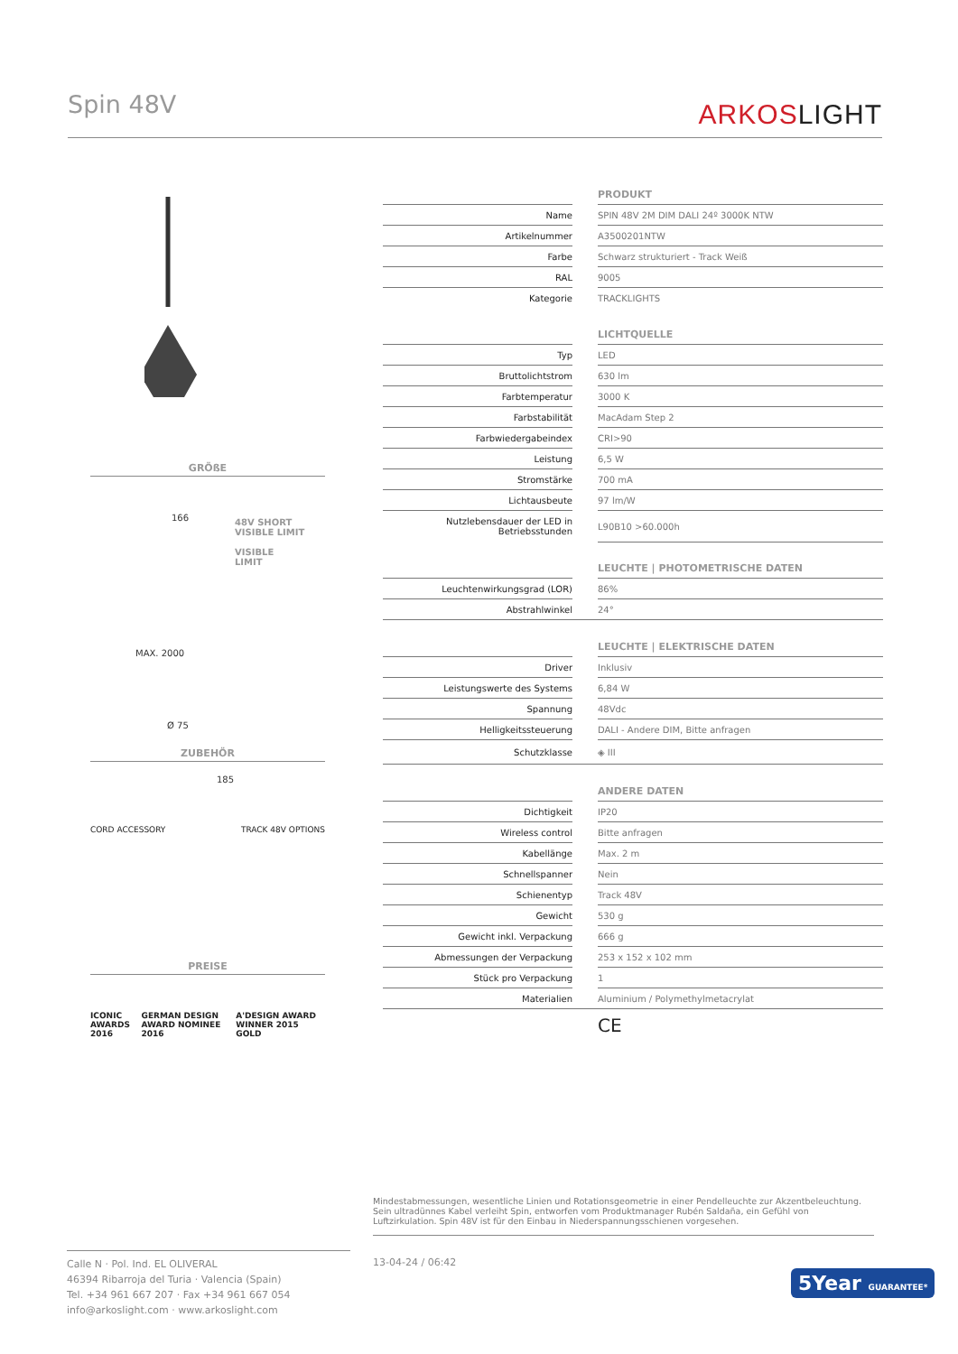Spin 48V ARKOSLIGHT
GRÖßE
166
48V SHORT
VISIBLE LIMIT
VISIBLE
LIMIT
MAX. 2000
185
Ø 75
ZUBEHÖR
CORD ACCESSORY TRACK 48V OPTIONS
PREISE
ICONIC AWARDS 2016 GERMAN DESIGN AWARD NOMINEE 2016 A'DESIGN AWARD WINNER 2015 GOLD
| | | PRODUKT |
| Name | | SPIN 48V 2M DIM DALI 24º 3000K NTW |
| Artikelnummer | | A3500201NTW |
| Farbe | | Schwarz strukturiert - Track Weiß |
| RAL | | 9005 |
| Kategorie | | TRACKLIGHTS |
| | | LICHTQUELLE |
| Typ | | LED |
| Bruttolichtstrom | | 630 lm |
| Farbtemperatur | | 3000 K |
| Farbstabilität | | MacAdam Step 2 |
| Farbwiedergabeindex | | CRI>90 |
| Leistung | | 6,5 W |
| Stromstärke | | 700 mA |
| Lichtausbeute | | 97 lm/W |
| Nutzlebensdauer der LED in Betriebsstunden | | L90B10 >60.000h |
| | | LEUCHTE / PHOTOMETRISCHE DATEN |
| Leuchtenwirkungsgrad (LOR) | | 86% |
| Abstrahlwinkel | | 24° |
| | | LEUCHTE / ELEKTRISCHE DATEN |
| Driver | | Inklusiv |
| Leistungswerte des Systems | | 6,84 W |
| Spannung | | 48Vdc |
| Helligkeitssteuerung | | DALI - Andere DIM, Bitte anfragen |
| Schutzklasse | | ◈ III |
| | | ANDERE DATEN |
| Dichtigkeit | | IP20 |
| Wireless control | | Bitte anfragen |
| Kabellänge | | Max. 2 m |
| Schnellspanner | | Nein |
| Schienentyp | | Track 48V |
| Gewicht | | 530 g |
| Gewicht inkl. Verpackung | | 666 g |
| Abmessungen der Verpackung | | 253 x 152 x 102 mm |
| Stück pro Verpackung | | 1 |
| Materialien | | Aluminium / Polymethylmetacrylat |
| | | CE |
Mindestabmessungen, wesentliche Linien und Rotationsgeometrie in einer Pendelleuchte zur Akzentbeleuchtung. Sein ultradünnes Kabel verleiht Spin, entworfen vom Produktmanager Rubén Saldaña, ein Gefühl von Luftzirkulation. Spin 48V ist für den Einbau in Niederspannungsschienen vorgesehen.
Calle N · Pol. Ind. EL OLIVERAL
46394 Ribarroja del Turia · Valencia (Spain)
Tel. +34 961 667 207 · Fax +34 961 667 054
info@arkoslight.com · www.arkoslight.com
13-04-24 / 06:42
5Year GUARANTEE*